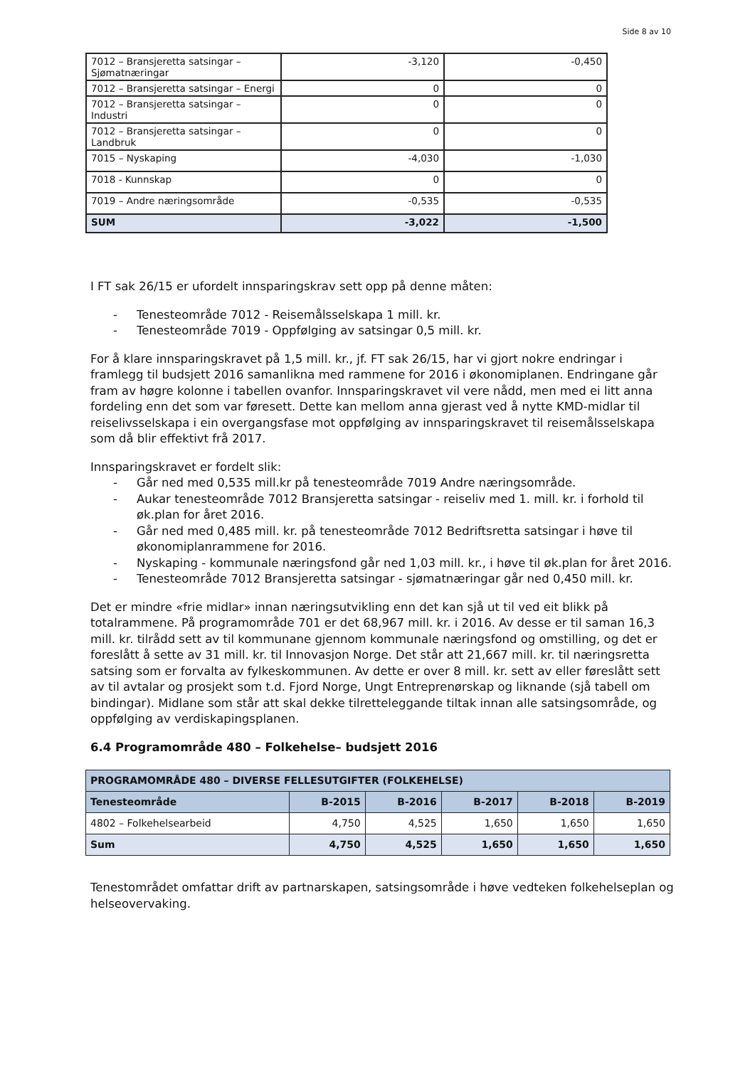Side 8 av 10
| 7012 – Bransjeretta satsingar – Sjømatnæringar | -3,120 | -0,450 |
| 7012 – Bransjeretta satsingar – Energi | 0 | 0 |
| 7012 – Bransjeretta satsingar – Industri | 0 | 0 |
| 7012 – Bransjeretta satsingar – Landbruk | 0 | 0 |
| 7015 – Nyskaping | -4,030 | -1,030 |
| 7018 - Kunnskap | 0 | 0 |
| 7019 – Andre næringsområde | -0,535 | -0,535 |
| SUM | -3,022 | -1,500 |
I FT sak 26/15 er ufordelt innsparingskrav sett opp på denne måten:
- Tenesteområde 7012 - Reisemålsselskapa 1 mill. kr.
- Tenesteområde 7019 - Oppfølging av satsingar 0,5 mill. kr.
For å klare innsparingskravet på 1,5 mill. kr., jf. FT sak 26/15, har vi gjort nokre endringar i framlegg til budsjett 2016 samanlikna med rammene for 2016 i økonomiplanen. Endringane går fram av høgre kolonne i tabellen ovanfor. Innsparingskravet vil vere nådd, men med ei litt anna fordeling enn det som var føresett. Dette kan mellom anna gjerast ved å nytte KMD-midlar til reiselivsselskapa i ein overgangsfase mot oppfølging av innsparingskravet til reisemålsselskapa som då blir effektivt frå 2017.
Innsparingskravet er fordelt slik:
- Går ned med 0,535 mill.kr på tenesteområde 7019 Andre næringsområde.
- Aukar tenesteområde 7012 Bransjeretta satsingar - reiseliv med 1. mill. kr. i forhold til øk.plan for året 2016.
- Går ned med 0,485 mill. kr. på tenesteområde 7012 Bedriftsretta satsingar i høve til økonomiplanrammene for 2016.
- Nyskaping - kommunale næringsfond går ned 1,03 mill. kr., i høve til øk.plan for året 2016.
- Tenesteområde 7012 Bransjeretta satsingar - sjømatnæringar går ned 0,450 mill. kr.
Det er mindre «frie midlar» innan næringsutvikling enn det kan sjå ut til ved eit blikk på totalrammene. På programområde 701 er det 68,967 mill. kr. i 2016. Av desse er til saman 16,3 mill. kr. tilrådd sett av til kommunane gjennom kommunale næringsfond og omstilling, og det er foreslått å sette av 31 mill. kr. til Innovasjon Norge. Det står att 21,667 mill. kr. til næringsretta satsing som er forvalta av fylkeskommunen. Av dette er over 8 mill. kr. sett av eller føreslått sett av til avtalar og prosjekt som t.d. Fjord Norge, Ungt Entreprenørskap og liknande (sjå tabell om bindingar). Midlane som står att skal dekke tilretteleggande tiltak innan alle satsingsområde, og oppfølging av verdiskapingsplanen.
6.4 Programområde 480 – Folkehelse– budsjett 2016
| PROGRAMOMRÅDE 480 – DIVERSE FELLESUTGIFTER (FOLKEHELSE) | | | | | |
| --- | --- | --- | --- | --- | --- |
| Tenesteområde | B-2015 | B-2016 | B-2017 | B-2018 | B-2019 |
| 4802 – Folkehelsearbeid | 4,750 | 4,525 | 1,650 | 1,650 | 1,650 |
| Sum | 4,750 | 4,525 | 1,650 | 1,650 | 1,650 |
Tenestområdet omfattar drift av partnarskapen, satsingsområde i høve vedteken folkehelseplan og helseovervaking.